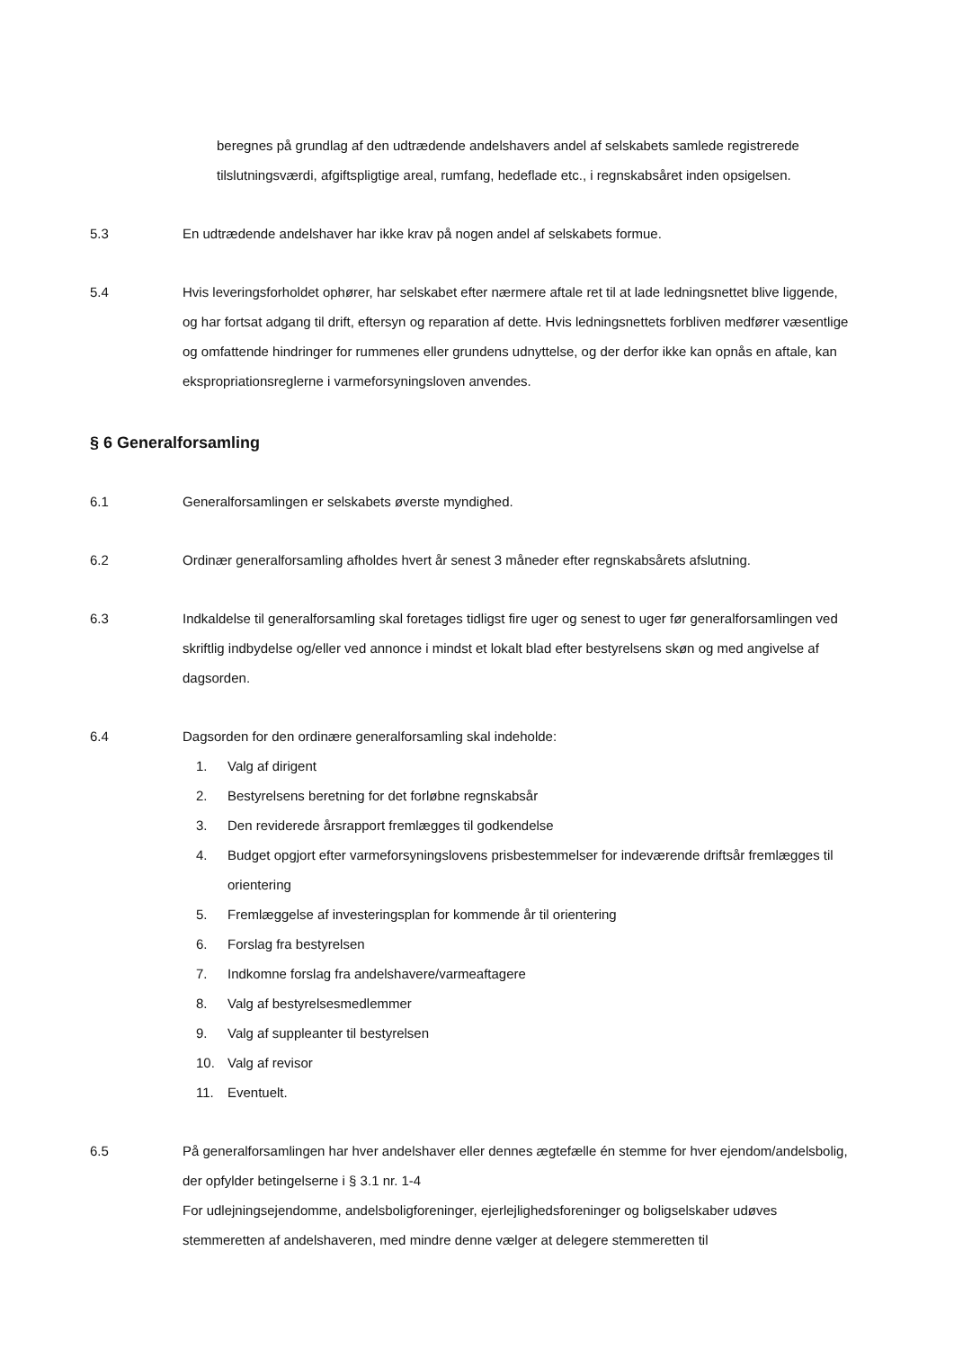beregnes på grundlag af den udtrædende andelshavers andel af selskabets samlede registrerede tilslutningsværdi, afgiftspligtige areal, rumfang, hedeflade etc., i regnskabsåret inden opsigelsen.
5.3 En udtrædende andelshaver har ikke krav på nogen andel af selskabets formue.
5.4 Hvis leveringsforholdet ophører, har selskabet efter nærmere aftale ret til at lade ledningsnettet blive liggende, og har fortsat adgang til drift, eftersyn og reparation af dette. Hvis ledningsnettets forbliven medfører væsentlige og omfattende hindringer for rummenes eller grundens udnyttelse, og der derfor ikke kan opnås en aftale, kan ekspropriationsreglerne i varmeforsyningsloven anvendes.
§ 6 Generalforsamling
6.1 Generalforsamlingen er selskabets øverste myndighed.
6.2 Ordinær generalforsamling afholdes hvert år senest 3 måneder efter regnskabsårets afslutning.
6.3 Indkaldelse til generalforsamling skal foretages tidligst fire uger og senest to uger før generalforsamlingen ved skriftlig indbydelse og/eller ved annonce i mindst et lokalt blad efter bestyrelsens skøn og med angivelse af dagsorden.
6.4 Dagsorden for den ordinære generalforsamling skal indeholde:
1. Valg af dirigent
2. Bestyrelsens beretning for det forløbne regnskabsår
3. Den reviderede årsrapport fremlægges til godkendelse
4. Budget opgjort efter varmeforsyningslovens prisbestemmelser for indeværende driftsår fremlægges til orientering
5. Fremlæggelse af investeringsplan for kommende år til orientering
6. Forslag fra bestyrelsen
7. Indkomne forslag fra andelshavere/varmeaftagere
8. Valg af bestyrelsesmedlemmer
9. Valg af suppleanter til bestyrelsen
10. Valg af revisor
11. Eventuelt.
6.5 På generalforsamlingen har hver andelshaver eller dennes ægtefælle én stemme for hver ejendom/andelsbolig, der opfylder betingelserne i § 3.1 nr. 1-4
For udlejningsejendomme, andelsboligforeninger, ejerlejlighedsforeninger og boligselskaber udøves stemmeretten af andelshaveren, med mindre denne vælger at delegere stemmeretten til